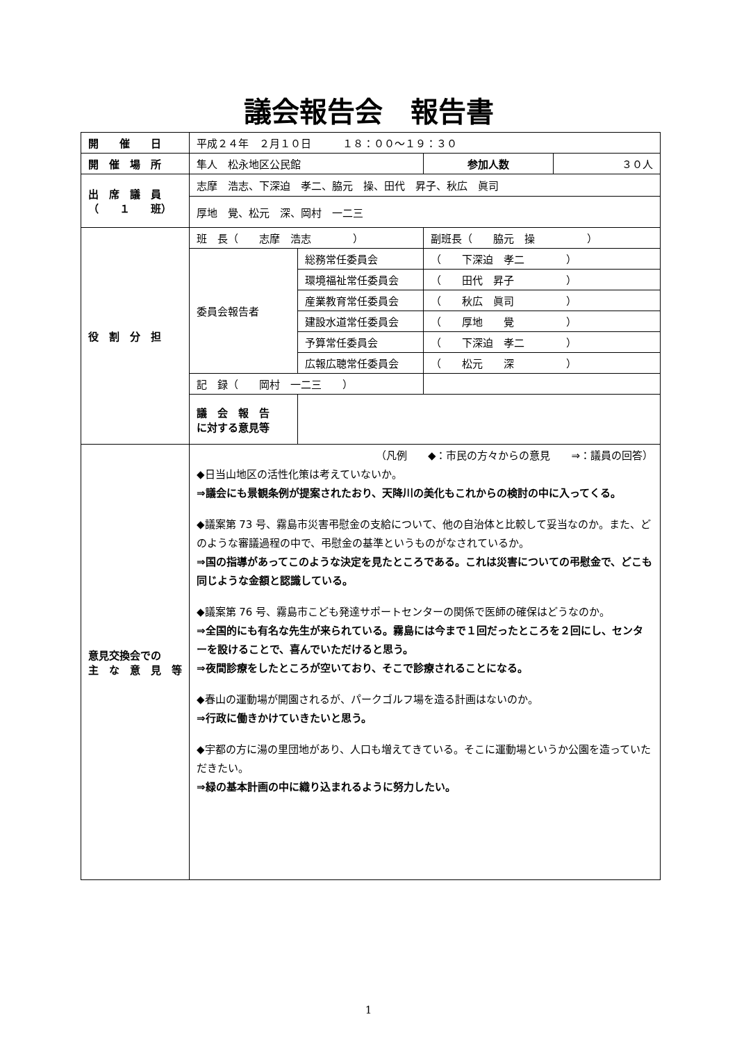議会報告会　報告書
| 開 催 日 | 平成２４年 ２月１０日 １８：００～１９：３０ | | | |
| 開 催 場 所 | 隼人 松永地区公民館 | | 参加人数 | ３０人 |
| 出 席 議 員 （ １ 班） | 志摩 浩志、下深迫 孝二、脇元 操、田代 昇子、秋広 眞司 | | | |
| | 厚地 覺、松元 深、岡村 一二三 | | | |
| 役 割 分 担 | 班 長（ 志摩 浩志 ） | | 副班長（ 脇元 操 ） | |
| | 委員会報告者 | 総務常任委員会 | （ 下深迫 孝二 ） | |
| | | 環境福祉常任委員会 | （ 田代 昇子 ） | |
| | | 産業教育常任委員会 | （ 秋広 眞司 ） | |
| | | 建設水道常任委員会 | （ 厚地 覺 ） | |
| | | 予算常任委員会 | （ 下深迫 孝二 ） | |
| | | 広報広聴常任委員会 | （ 松元 深 ） | |
| | 記 録（ 岡村 一二三 ） | | | |
| | 議 会 報 告 に対する意見等 | | | |
| 意見交換会での 主 な 意 見 等 | （凡例 ◆：市民の方々からの意見 ⇒：議員の回答） ◆日当山地区の活性化策は考えていないか。 ⇒議会にも景観条例が提案されたおり、天降川の美化もこれからの検討の中に入ってくる。 ◆議案第 73 号、霧島市災害弔慰金の支給について、他の自治体と比較して妥当なのか。また、どのような審議過程の中で、弔慰金の基準というものがなされているか。 ⇒国の指導があってこのような決定を見たところである。これは災害についての弔慰金で、どこも同じような金額と認識している。 ◆議案第 76 号、霧島市こども発達サポートセンターの関係で医師の確保はどうなのか。 ⇒全国的にも有名な先生が来られている。霧島には今まで１回だったところを２回にし、センターを設けることで、喜んでいただけると思う。 ⇒夜間診療をしたところが空いており、そこで診療されることになる。 ◆春山の運動場が開園されるが、パークゴルフ場を造る計画はないのか。 ⇒行政に働きかけていきたいと思う。 ◆宇都の方に湯の里団地があり、人口も増えてきている。そこに運動場というか公園を造っていただきたい。 ⇒緑の基本計画の中に織り込まれるように努力したい。 | | | |
1